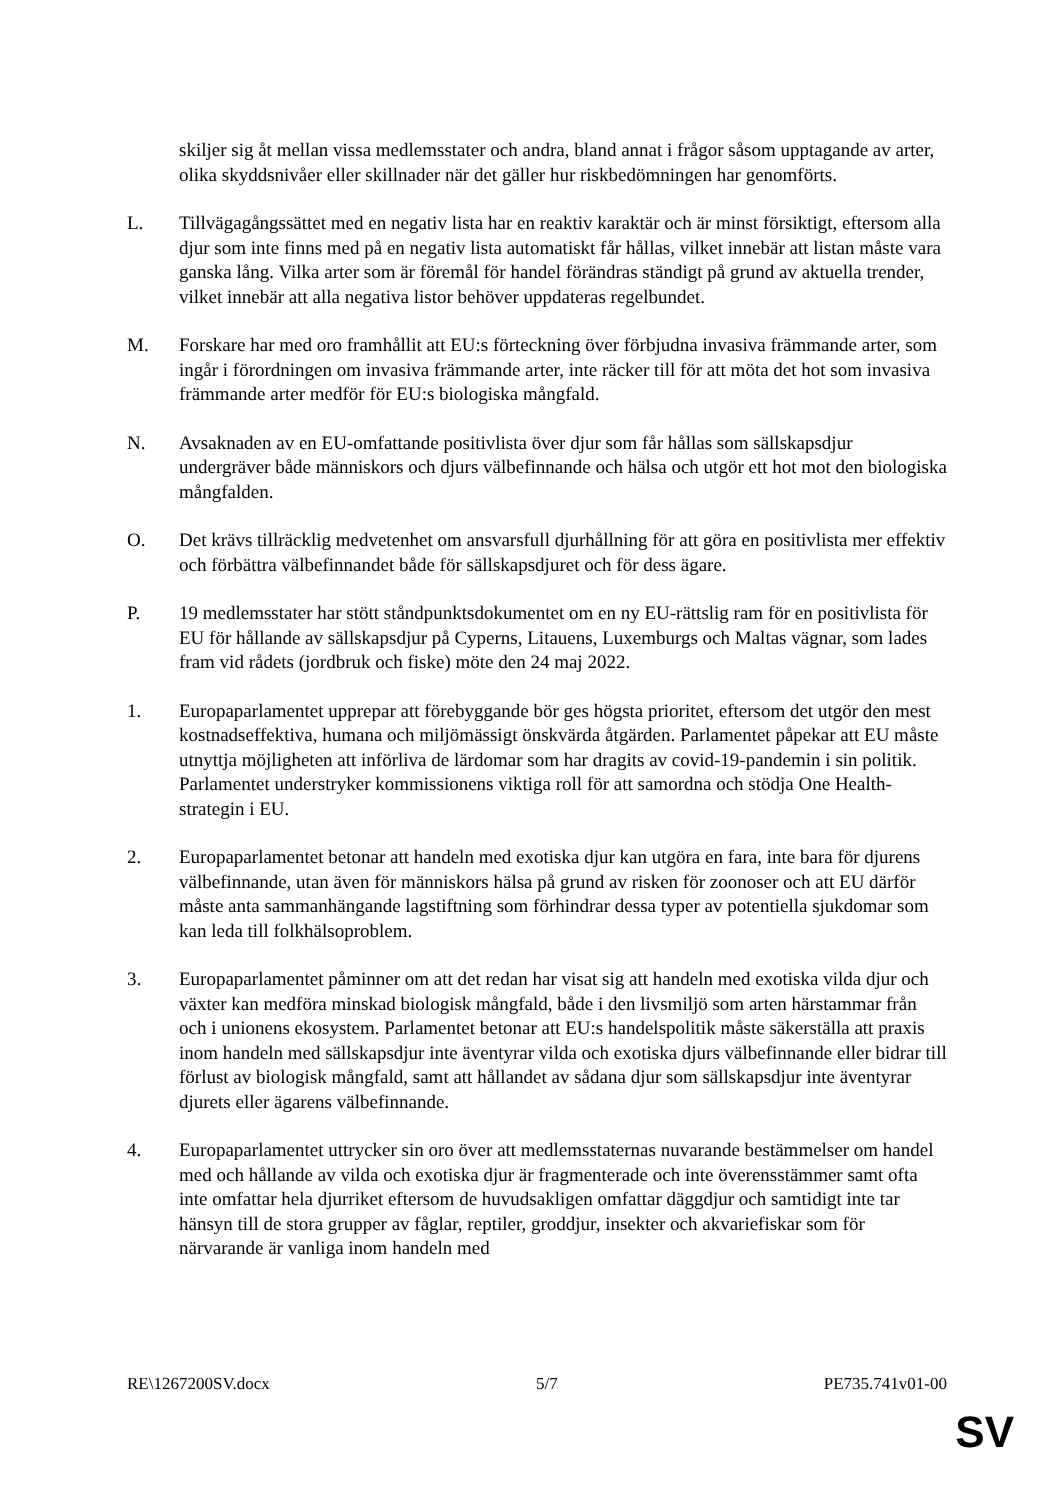skiljer sig åt mellan vissa medlemsstater och andra, bland annat i frågor såsom upptagande av arter, olika skyddsnivåer eller skillnader när det gäller hur riskbedömningen har genomförts.
L. Tillvägagångssättet med en negativ lista har en reaktiv karaktär och är minst försiktigt, eftersom alla djur som inte finns med på en negativ lista automatiskt får hållas, vilket innebär att listan måste vara ganska lång. Vilka arter som är föremål för handel förändras ständigt på grund av aktuella trender, vilket innebär att alla negativa listor behöver uppdateras regelbundet.
M. Forskare har med oro framhållit att EU:s förteckning över förbjudna invasiva främmande arter, som ingår i förordningen om invasiva främmande arter, inte räcker till för att möta det hot som invasiva främmande arter medför för EU:s biologiska mångfald.
N. Avsaknaden av en EU-omfattande positivlista över djur som får hållas som sällskapsdjur undergräver både människors och djurs välbefinnande och hälsa och utgör ett hot mot den biologiska mångfalden.
O. Det krävs tillräcklig medvetenhet om ansvarsfull djurhållning för att göra en positivlista mer effektiv och förbättra välbefinnandet både för sällskapsdjuret och för dess ägare.
P. 19 medlemsstater har stött ståndpunktsdokumentet om en ny EU-rättslig ram för en positivlista för EU för hållande av sällskapsdjur på Cyperns, Litauens, Luxemburgs och Maltas vägnar, som lades fram vid rådets (jordbruk och fiske) möte den 24 maj 2022.
1. Europaparlamentet upprepar att förebyggande bör ges högsta prioritet, eftersom det utgör den mest kostnadseffektiva, humana och miljömässigt önskvärda åtgärden. Parlamentet påpekar att EU måste utnyttja möjligheten att införliva de lärdomar som har dragits av covid-19-pandemin i sin politik. Parlamentet understryker kommissionens viktiga roll för att samordna och stödja One Health-strategin i EU.
2. Europaparlamentet betonar att handeln med exotiska djur kan utgöra en fara, inte bara för djurens välbefinnande, utan även för människors hälsa på grund av risken för zoonoser och att EU därför måste anta sammanhängande lagstiftning som förhindrar dessa typer av potentiella sjukdomar som kan leda till folkhälsoproblem.
3. Europaparlamentet påminner om att det redan har visat sig att handeln med exotiska vilda djur och växter kan medföra minskad biologisk mångfald, både i den livsmiljö som arten härstammar från och i unionens ekosystem. Parlamentet betonar att EU:s handelspolitik måste säkerställa att praxis inom handeln med sällskapsdjur inte äventyrar vilda och exotiska djurs välbefinnande eller bidrar till förlust av biologisk mångfald, samt att hållandet av sådana djur som sällskapsdjur inte äventyrar djurets eller ägarens välbefinnande.
4. Europaparlamentet uttrycker sin oro över att medlemsstaternas nuvarande bestämmelser om handel med och hållande av vilda och exotiska djur är fragmenterade och inte överensstämmer samt ofta inte omfattar hela djurriket eftersom de huvudsakligen omfattar däggdjur och samtidigt inte tar hänsyn till de stora grupper av fåglar, reptiler, groddjur, insekter och akvariefiskar som för närvarande är vanliga inom handeln med
RE\1267200SV.docx 5/7 PE735.741v01-00
SV